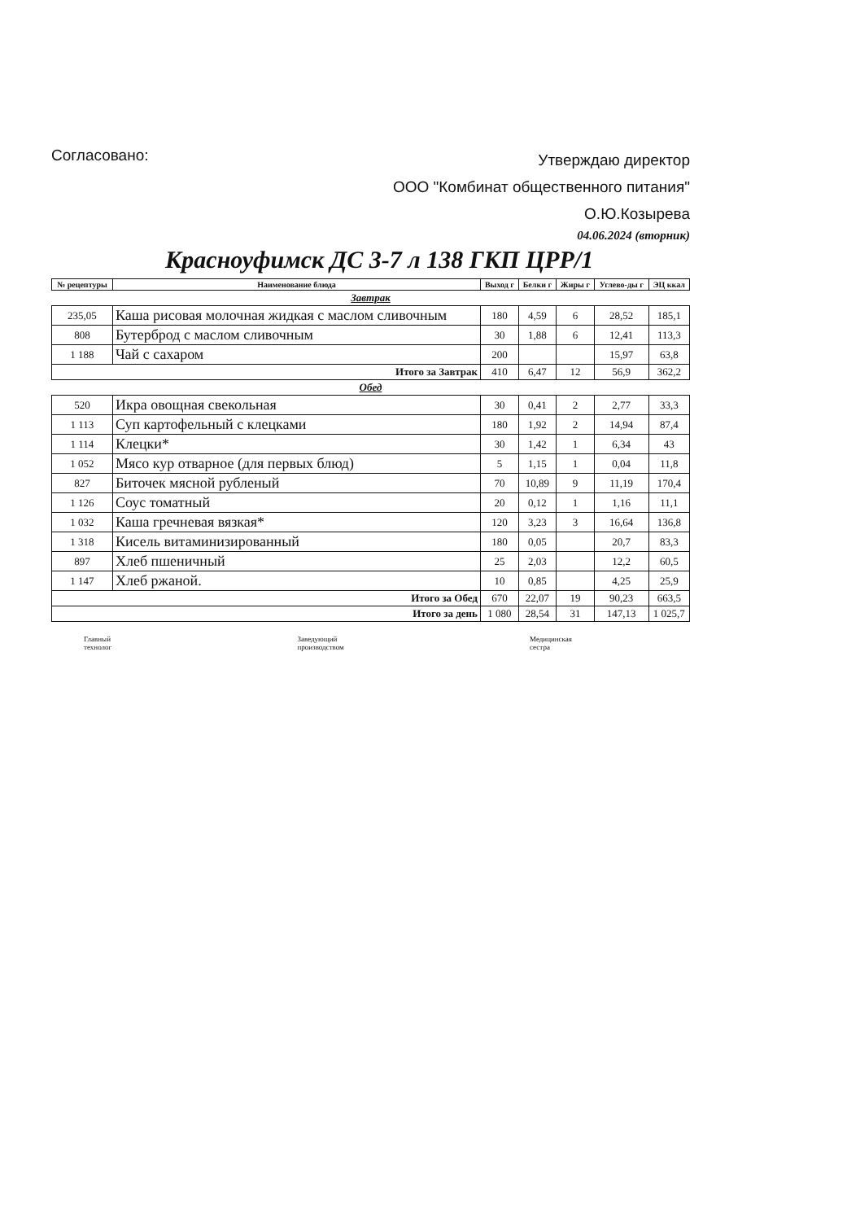Согласовано:
Утверждаю директор
ООО "Комбинат общественного питания"
О.Ю.Козырева
04.06.2024 (вторник)
Красноуфимск ДС 3-7 л 138 ГКП ЦРР/1
| № рецептуры | Наименование блюда | Выход г | Белки г | Жиры г | Углево-ды г | ЭЦ ккал |
| --- | --- | --- | --- | --- | --- | --- |
| Завтрак | | | | | | |
| 235,05 | Каша рисовая молочная жидкая с маслом сливочным | 180 | 4,59 | 6 | 28,52 | 185,1 |
| 808 | Бутерброд с маслом сливочным | 30 | 1,88 | 6 | 12,41 | 113,3 |
| 1 188 | Чай с сахаром | 200 | | | 15,97 | 63,8 |
| Итого за Завтрак | | 410 | 6,47 | 12 | 56,9 | 362,2 |
| Обед | | | | | | |
| 520 | Икра овощная свекольная | 30 | 0,41 | 2 | 2,77 | 33,3 |
| 1 113 | Суп картофельный с клецками | 180 | 1,92 | 2 | 14,94 | 87,4 |
| 1 114 | Клецки* | 30 | 1,42 | 1 | 6,34 | 43 |
| 1 052 | Мясо кур отварное (для первых блюд) | 5 | 1,15 | 1 | 0,04 | 11,8 |
| 827 | Биточек мясной рубленый | 70 | 10,89 | 9 | 11,19 | 170,4 |
| 1 126 | Соус томатный | 20 | 0,12 | 1 | 1,16 | 11,1 |
| 1 032 | Каша гречневая вязкая* | 120 | 3,23 | 3 | 16,64 | 136,8 |
| 1 318 | Кисель витаминизированный | 180 | 0,05 | | 20,7 | 83,3 |
| 897 | Хлеб пшеничный | 25 | 2,03 | | 12,2 | 60,5 |
| 1 147 | Хлеб ржаной. | 10 | 0,85 | | 4,25 | 25,9 |
| Итого за Обед | | 670 | 22,07 | 19 | 90,23 | 663,5 |
| Итого за день | | 1 080 | 28,54 | 31 | 147,13 | 1 025,7 |
Главный
технолог
Заведующий
производством
Медицинская
сестра